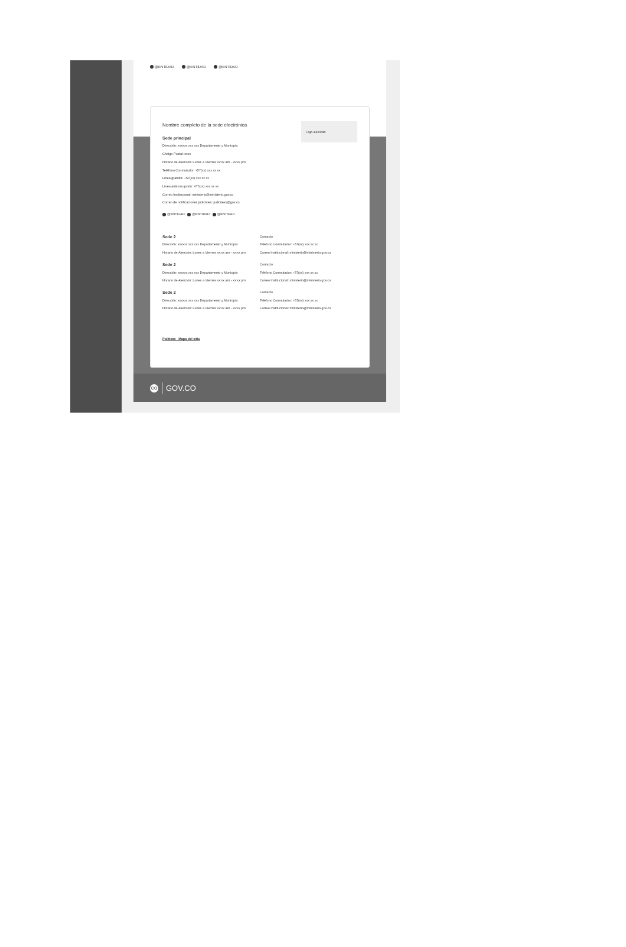@ENTIDAD @ENTIDAD @ENTIDAD
Nombre completo de la sede electrónica
Sede principal
Dirección: xxxxxx xxx xxx Departamento y Municipio
Código Postal: xxxx
Horario de Atención: Lunes a Viernes xx:xx am - xx:xx pm.
Teléfono Conmutador: +57(xx) xxx xx xx
Línea gratuita: +57(xx) xxx xx xx
Línea anticorrupción: +57(xx) xxx xx xx
Correo Institucional: ministerio@ministerio.gov.co
Correo de notificaciones judiciales: judiciales@gov.co
@ENTIDAD @ENTIDAD @ENTIDAD
Logo autoridad
Sede 2
Dirección: xxxxxx xxx xxx Departamento y Municipio
Horario de Atención: Lunes a Viernes xx:xx am - xx:xx pm
Contacto
Teléfono Conmutador: +57(xx) xxx xx xx
Correo Institucional: ministerio@ministerio.gov.co
Sede 2
Dirección: xxxxxx xxx xxx Departamento y Municipio
Horario de Atención: Lunes a Viernes xx:xx am - xx:xx pm
Contacto
Teléfono Conmutador: +57(xx) xxx xx xx
Correo Institucional: ministerio@ministerio.gov.co
Sede 2
Dirección: xxxxxx xxx xxx Departamento y Municipio
Horario de Atención: Lunes a Viernes xx:xx am - xx:xx pm
Contacto
Teléfono Conmutador: +57(xx) xxx xx xx
Correo Institucional: ministerio@ministerio.gov.co
Políticas Mapa del sitio
CO
GOV.CO